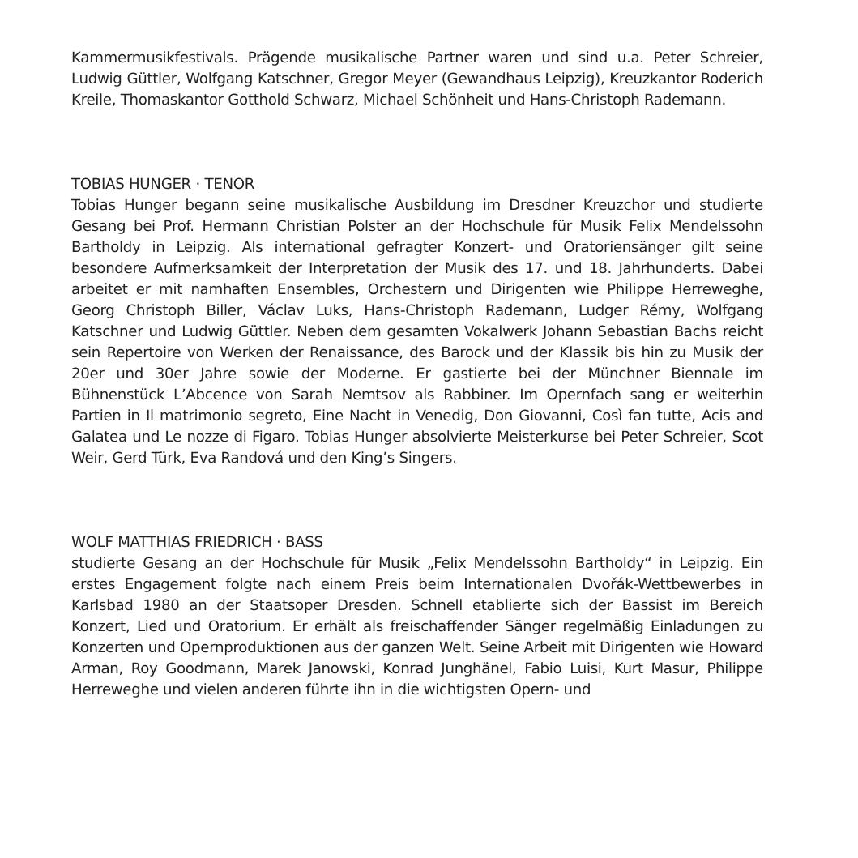Kammermusikfestivals. Prägende musikalische Partner waren und sind u.a. Peter Schreier, Ludwig Güttler, Wolfgang Katschner, Gregor Meyer (Gewandhaus Leipzig), Kreuzkantor Roderich Kreile, Thomaskantor Gotthold Schwarz, Michael Schönheit und Hans-Christoph Rademann.
TOBIAS HUNGER · TENOR
Tobias Hunger begann seine musikalische Ausbildung im Dresdner Kreuzchor und studierte Gesang bei Prof. Hermann Christian Polster an der Hochschule für Musik Felix Mendelssohn Bartholdy in Leipzig. Als international gefragter Konzert- und Oratoriensänger gilt seine besondere Aufmerksamkeit der Interpretation der Musik des 17. und 18. Jahrhunderts. Dabei arbeitet er mit namhaften Ensembles, Orchestern und Dirigenten wie Philippe Herreweghe, Georg Christoph Biller, Václav Luks, Hans-Christoph Rademann, Ludger Rémy, Wolfgang Katschner und Ludwig Güttler. Neben dem gesamten Vokalwerk Johann Sebastian Bachs reicht sein Repertoire von Werken der Renaissance, des Barock und der Klassik bis hin zu Musik der 20er und 30er Jahre sowie der Moderne. Er gastierte bei der Münchner Biennale im Bühnenstück L’Abcence von Sarah Nemtsov als Rabbiner. Im Opernfach sang er weiterhin Partien in Il matrimonio segreto, Eine Nacht in Venedig, Don Giovanni, Così fan tutte, Acis and Galatea und Le nozze di Figaro. Tobias Hunger absolvierte Meisterkurse bei Peter Schreier, Scot Weir, Gerd Türk, Eva Randová und den King’s Singers.
WOLF MATTHIAS FRIEDRICH · BASS
studierte Gesang an der Hochschule für Musik „Felix Mendelssohn Bartholdy“ in Leipzig. Ein erstes Engagement folgte nach einem Preis beim Internationalen Dvořák-Wettbewerbes in Karlsbad 1980 an der Staatsoper Dresden. Schnell etablierte sich der Bassist im Bereich Konzert, Lied und Oratorium. Er erhält als freischaffender Sänger regelmäßig Einladungen zu Konzerten und Opernproduktionen aus der ganzen Welt. Seine Arbeit mit Dirigenten wie Howard Arman, Roy Goodmann, Marek Janowski, Konrad Junghänel, Fabio Luisi, Kurt Masur, Philippe Herreweghe und vielen anderen führte ihn in die wichtigsten Opern- und